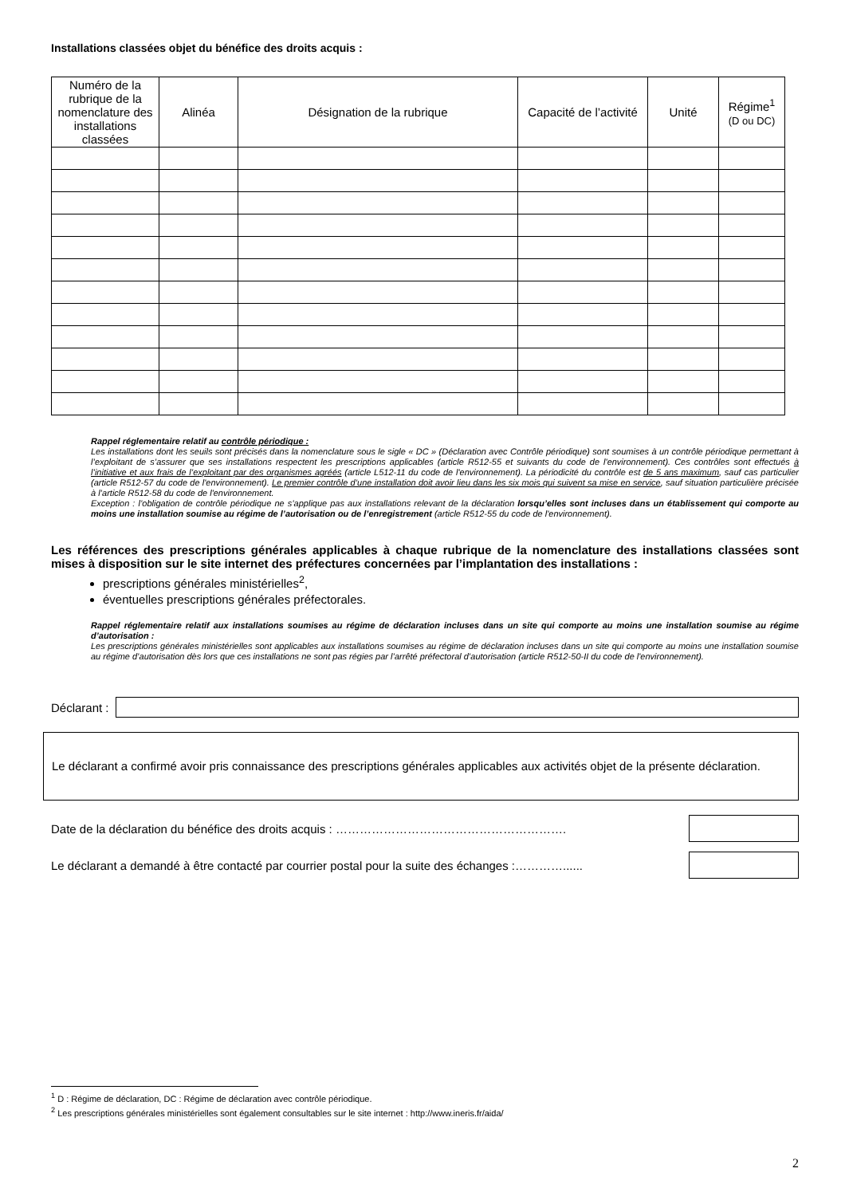Installations classées objet du bénéfice des droits acquis :
| Numéro de la rubrique de la nomenclature des installations classées | Alinéa | Désignation de la rubrique | Capacité de l’activité | Unité | Régime<sup>1</sup> (D ou DC) |
| --- | --- | --- | --- | --- | --- |
Rappel réglementaire relatif au contrôle périodique :
Les installations dont les seuils sont précisés dans la nomenclature sous le sigle « DC » (Déclaration avec Contrôle périodique) sont soumises à un contrôle périodique permettant à l’exploitant de s’assurer que ses installations respectent les prescriptions applicables (article R512-55 et suivants du code de l'environnement). Ces contrôles sont effectués à l’initiative et aux frais de l’exploitant par des organismes agréés (article L512-11 du code de l'environnement). La périodicité du contrôle est de 5 ans maximum, sauf cas particulier (article R512-57 du code de l'environnement). Le premier contrôle d’une installation doit avoir lieu dans les six mois qui suivent sa mise en service, sauf situation particulière précisée à l’article R512-58 du code de l'environnement.
Exception : l’obligation de contrôle périodique ne s’applique pas aux installations relevant de la déclaration lorsqu’elles sont incluses dans un établissement qui comporte au moins une installation soumise au régime de l’autorisation ou de l’enregistrement (article R512-55 du code de l'environnement).
Les références des prescriptions générales applicables à chaque rubrique de la nomenclature des installations classées sont mises à disposition sur le site internet des préfectures concernées par l’implantation des installations :
prescriptions générales ministérielles<sup>2</sup>,
éventuelles prescriptions générales préfectorales.
Rappel réglementaire relatif aux installations soumises au régime de déclaration incluses dans un site qui comporte au moins une installation soumise au régime d’autorisation :
Les prescriptions générales ministérielles sont applicables aux installations soumises au régime de déclaration incluses dans un site qui comporte au moins une installation soumise au régime d’autorisation dès lors que ces installations ne sont pas régies par l’arrêté préfectoral d’autorisation (article R512-50-II du code de l'environnement).
Déclarant :
Le déclarant a confirmé avoir pris connaissance des prescriptions générales applicables aux activités objet de la présente déclaration.
Date de la déclaration du bénéfice des droits acquis : ………………………………………………….
Le déclarant a demandé à être contacté par courrier postal pour la suite des échanges :…………......
<sup>1</sup> D : Régime de déclaration, DC : Régime de déclaration avec contrôle périodique.
<sup>2</sup> Les prescriptions générales ministérielles sont également consultables sur le site internet : http://www.ineris.fr/aida/
2